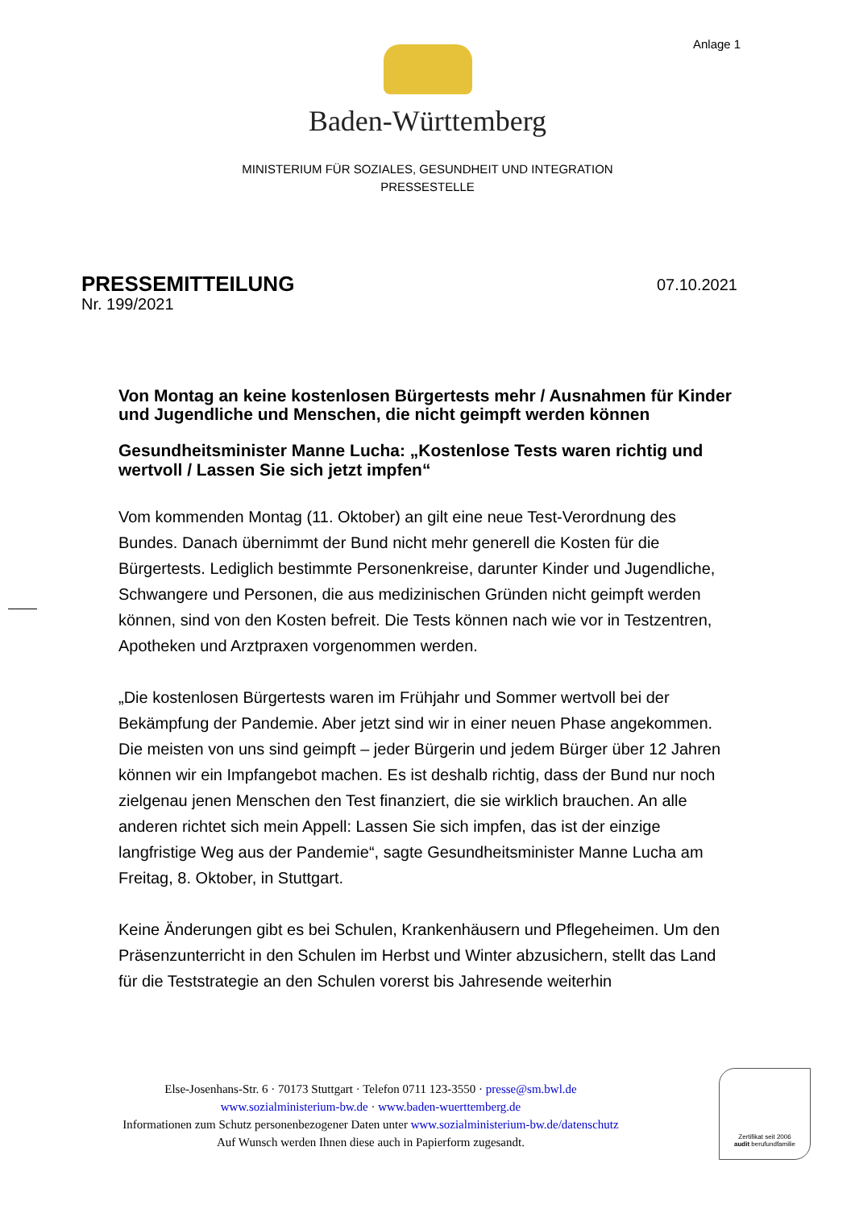Anlage 1
Baden-Württemberg
MINISTERIUM FÜR SOZIALES, GESUNDHEIT UND INTEGRATION
PRESSESTELLE
PRESSEMITTEILUNG
Nr. 199/2021
07.10.2021
Von Montag an keine kostenlosen Bürgertests mehr / Ausnahmen für Kinder und Jugendliche und Menschen, die nicht geimpft werden können
Gesundheitsminister Manne Lucha: „Kostenlose Tests waren richtig und wertvoll / Lassen Sie sich jetzt impfen“
Vom kommenden Montag (11. Oktober) an gilt eine neue Test-Verordnung des Bundes. Danach übernimmt der Bund nicht mehr generell die Kosten für die Bürgertests. Lediglich bestimmte Personenkreise, darunter Kinder und Jugendliche, Schwangere und Personen, die aus medizinischen Gründen nicht geimpft werden können, sind von den Kosten befreit. Die Tests können nach wie vor in Testzentren, Apotheken und Arztpraxen vorgenommen werden.
„Die kostenlosen Bürgertests waren im Frühjahr und Sommer wertvoll bei der Bekämpfung der Pandemie. Aber jetzt sind wir in einer neuen Phase angekommen. Die meisten von uns sind geimpft – jeder Bürgerin und jedem Bürger über 12 Jahren können wir ein Impfangebot machen. Es ist deshalb richtig, dass der Bund nur noch zielgenau jenen Menschen den Test finanziert, die sie wirklich brauchen. An alle anderen richtet sich mein Appell: Lassen Sie sich impfen, das ist der einzige langfristige Weg aus der Pandemie“, sagte Gesundheitsminister Manne Lucha am Freitag, 8. Oktober, in Stuttgart.
Keine Änderungen gibt es bei Schulen, Krankenhäusern und Pflegeheimen. Um den Präsenzunterricht in den Schulen im Herbst und Winter abzusichern, stellt das Land für die Teststrategie an den Schulen vorerst bis Jahresende weiterhin
Else-Josenhans-Str. 6 · 70173 Stuttgart · Telefon 0711 123-3550 · presse@sm.bwl.de
www.sozialministerium-bw.de · www.baden-wuerttemberg.de
Informationen zum Schutz personenbezogener Daten unter www.sozialministerium-bw.de/datenschutz
Auf Wunsch werden Ihnen diese auch in Papierform zugesandt.
Zertifikat seit 2006
audit berufundfamilie